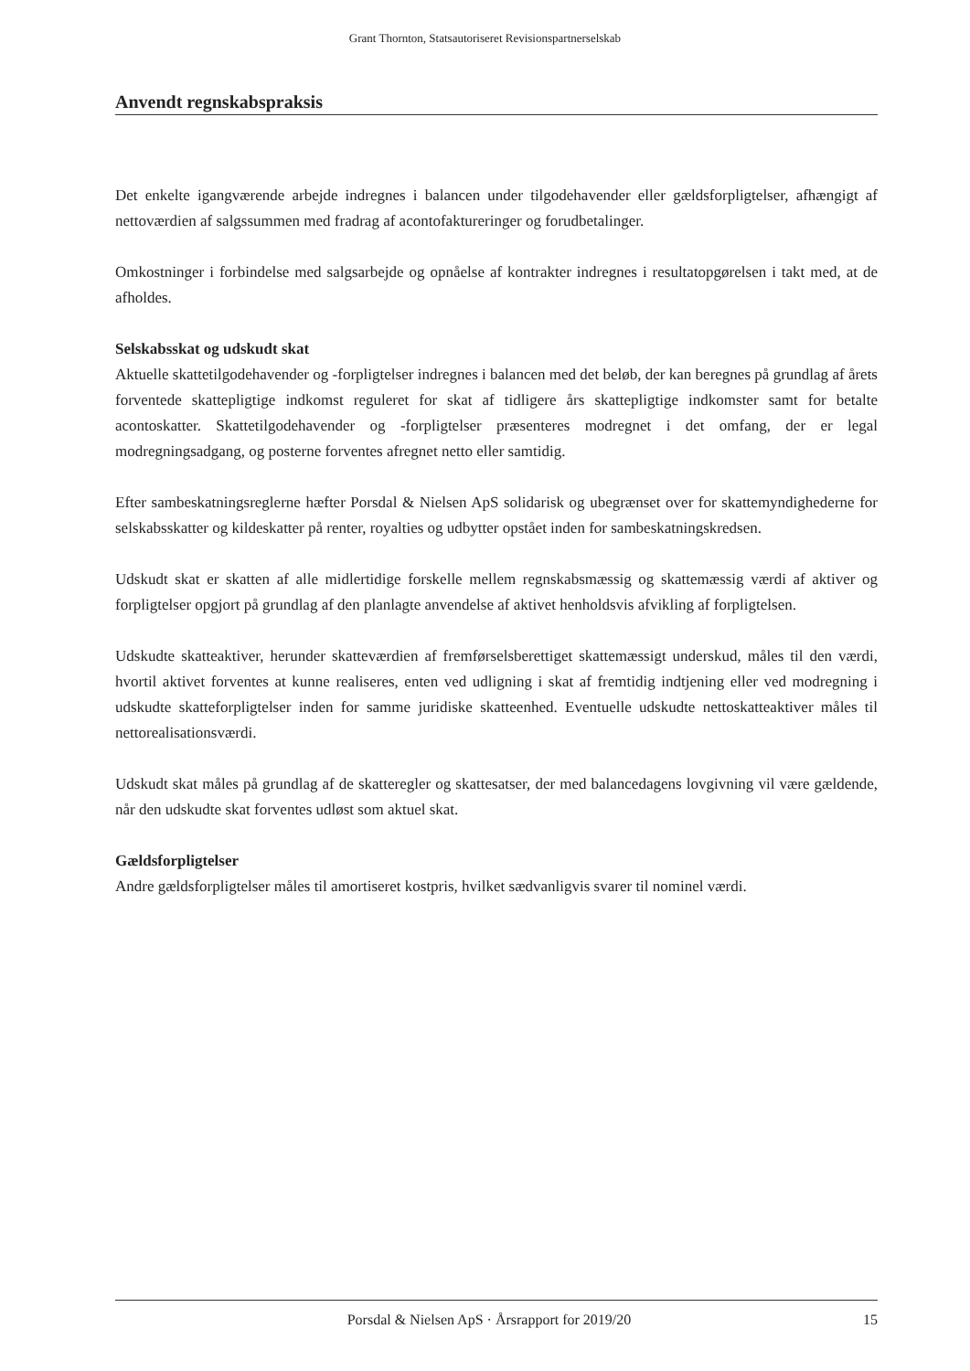Grant Thornton, Statsautoriseret Revisionspartnerselskab
Anvendt regnskabspraksis
Det enkelte igangværende arbejde indregnes i balancen under tilgodehavender eller gældsforpligtelser, afhængigt af nettoværdien af salgssummen med fradrag af acontofaktureringer og forudbetalinger.
Omkostninger i forbindelse med salgsarbejde og opnåelse af kontrakter indregnes i resultatopgørelsen i takt med, at de afholdes.
Selskabsskat og udskudt skat
Aktuelle skattetilgodehavender og -forpligtelser indregnes i balancen med det beløb, der kan beregnes på grundlag af årets forventede skattepligtige indkomst reguleret for skat af tidligere års skattepligtige indkomster samt for betalte acontoskatter. Skattetilgodehavender og -forpligtelser præsenteres modregnet i det omfang, der er legal modregningsadgang, og posterne forventes afregnet netto eller samtidig.
Efter sambeskatningsreglerne hæfter Porsdal & Nielsen ApS solidarisk og ubegrænset over for skattemyndighederne for selskabsskatter og kildeskatter på renter, royalties og udbytter opstået inden for sambeskatningskredsen.
Udskudt skat er skatten af alle midlertidige forskelle mellem regnskabsmæssig og skattemæssig værdi af aktiver og forpligtelser opgjort på grundlag af den planlagte anvendelse af aktivet henholdsvis afvikling af forpligtelsen.
Udskudte skatteaktiver, herunder skatteværdien af fremførselsberettiget skattemæssigt underskud, måles til den værdi, hvortil aktivet forventes at kunne realiseres, enten ved udligning i skat af fremtidig indtjening eller ved modregning i udskudte skatteforpligtelser inden for samme juridiske skatteenhed. Eventuelle udskudte nettoskatteaktiver måles til nettorealisationsværdi.
Udskudt skat måles på grundlag af de skatteregler og skattesatser, der med balancedagens lovgivning vil være gældende, når den udskudte skat forventes udløst som aktuel skat.
Gældsforpligtelser
Andre gældsforpligtelser måles til amortiseret kostpris, hvilket sædvanligvis svarer til nominel værdi.
Porsdal & Nielsen ApS · Årsrapport for 2019/20 15